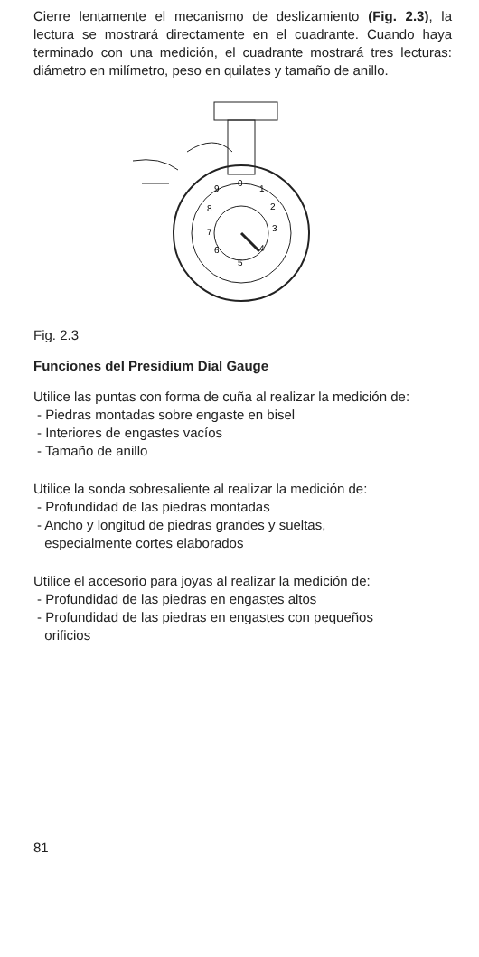Cierre lentamente el mecanismo de deslizamiento (Fig. 2.3), la lectura se mostrará directamente en el cuadrante. Cuando haya terminado con una medición, el cuadrante mostrará tres lecturas: diámetro en milímetro, peso en quilates y tamaño de anillo.
0
1
2
3
4
5
6
7
8
9
Fig. 2.3
Funciones del Presidium Dial Gauge
Utilice las puntas con forma de cuña al realizar la medición de:
- Piedras montadas sobre engaste en bisel
- Interiores de engastes vacíos
- Tamaño de anillo
Utilice la sonda sobresaliente al realizar la medición de:
- Profundidad de las piedras montadas
- Ancho y longitud de piedras grandes y sueltas,
especialmente cortes elaborados
Utilice el accesorio para joyas al realizar la medición de:
- Profundidad de las piedras en engastes altos
- Profundidad de las piedras en engastes con pequeños
orificios
81